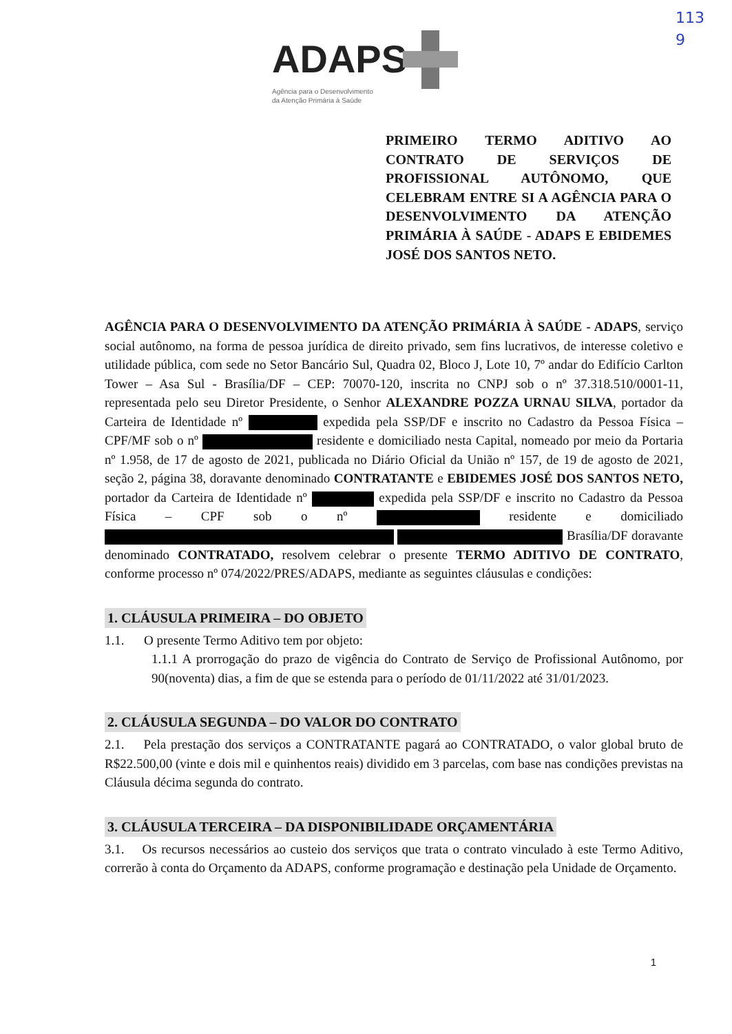ADAPS
Agência para o Desenvolvimento
da Atenção Primária à Saúde
113
9
PRIMEIRO TERMO ADITIVO AO CONTRATO DE SERVIÇOS DE PROFISSIONAL AUTÔNOMO, QUE CELEBRAM ENTRE SI A AGÊNCIA PARA O DESENVOLVIMENTO DA ATENÇÃO PRIMÁRIA À SAÚDE - ADAPS E EBIDEMES JOSÉ DOS SANTOS NETO.
AGÊNCIA PARA O DESENVOLVIMENTO DA ATENÇÃO PRIMÁRIA À SAÚDE - ADAPS, serviço social autônomo, na forma de pessoa jurídica de direito privado, sem fins lucrativos, de interesse coletivo e utilidade pública, com sede no Setor Bancário Sul, Quadra 02, Bloco J, Lote 10, 7º andar do Edifício Carlton Tower – Asa Sul - Brasília/DF – CEP: 70070-120, inscrita no CNPJ sob o nº 37.318.510/0001-11, representada pelo seu Diretor Presidente, o Senhor ALEXANDRE POZZA URNAU SILVA, portador da Carteira de Identidade nº expedida pela SSP/DF e inscrito no Cadastro da Pessoa Física – CPF/MF sob o nº residente e domiciliado nesta Capital, nomeado por meio da Portaria nº 1.958, de 17 de agosto de 2021, publicada no Diário Oficial da União nº 157, de 19 de agosto de 2021, seção 2, página 38, doravante denominado CONTRATANTE e EBIDEMES JOSÉ DOS SANTOS NETO, portador da Carteira de Identidade nº expedida pela SSP/DF e inscrito no Cadastro da Pessoa Física – CPF sob o nº residente e domiciliado Brasília/DF doravante denominado CONTRATADO, resolvem celebrar o presente TERMO ADITIVO DE CONTRATO, conforme processo nº 074/2022/PRES/ADAPS, mediante as seguintes cláusulas e condições:
1. CLÁUSULA PRIMEIRA – DO OBJETO
1.1. O presente Termo Aditivo tem por objeto:
1.1.1 A prorrogação do prazo de vigência do Contrato de Serviço de Profissional Autônomo, por 90(noventa) dias, a fim de que se estenda para o período de 01/11/2022 até 31/01/2023.
2. CLÁUSULA SEGUNDA – DO VALOR DO CONTRATO
2.1. Pela prestação dos serviços a CONTRATANTE pagará ao CONTRATADO, o valor global bruto de R$22.500,00 (vinte e dois mil e quinhentos reais) dividido em 3 parcelas, com base nas condições previstas na Cláusula décima segunda do contrato.
3. CLÁUSULA TERCEIRA – DA DISPONIBILIDADE ORÇAMENTÁRIA
3.1. Os recursos necessários ao custeio dos serviços que trata o contrato vinculado à este Termo Aditivo, correrão à conta do Orçamento da ADAPS, conforme programação e destinação pela Unidade de Orçamento.
1